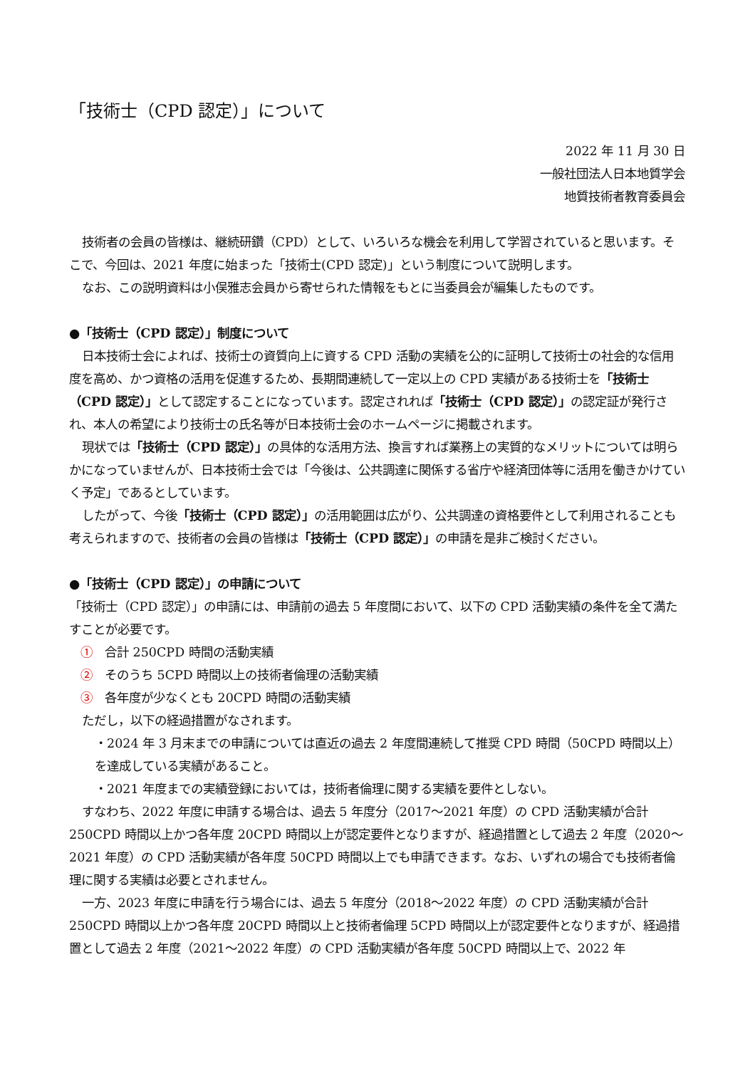「技術士（CPD 認定）」について
2022 年 11 月 30 日
一般社団法人日本地質学会
地質技術者教育委員会
技術者の会員の皆様は、継続研鑽（CPD）として、いろいろな機会を利用して学習されていると思います。そこで、今回は、2021 年度に始まった「技術士(CPD 認定)」という制度について説明します。
なお、この説明資料は小俣雅志会員から寄せられた情報をもとに当委員会が編集したものです。
●「技術士（CPD 認定）」制度について
日本技術士会によれば、技術士の資質向上に資する CPD 活動の実績を公的に証明して技術士の社会的な信用度を高め、かつ資格の活用を促進するため、長期間連続して一定以上の CPD 実績がある技術士を「技術士（CPD 認定）」として認定することになっています。認定されれば「技術士（CPD 認定）」の認定証が発行され、本人の希望により技術士の氏名等が日本技術士会のホームページに掲載されます。
現状では「技術士（CPD 認定）」の具体的な活用方法、換言すれば業務上の実質的なメリットについては明らかになっていませんが、日本技術士会では「今後は、公共調達に関係する省庁や経済団体等に活用を働きかけていく予定」であるとしています。
したがって、今後「技術士（CPD 認定）」の活用範囲は広がり、公共調達の資格要件として利用されることも考えられますので、技術者の会員の皆様は「技術士（CPD 認定）」の申請を是非ご検討ください。
●「技術士（CPD 認定）」の申請について
「技術士（CPD 認定）」の申請には、申請前の過去 5 年度間において、以下の CPD 活動実績の条件を全て満たすことが必要です。
①　合計 250CPD 時間の活動実績
②　そのうち 5CPD 時間以上の技術者倫理の活動実績
③　各年度が少なくとも 20CPD 時間の活動実績
ただし，以下の経過措置がなされます。
・2024 年 3 月末までの申請については直近の過去 2 年度間連続して推奨 CPD 時間（50CPD 時間以上）を達成している実績があること。
・2021 年度までの実績登録においては，技術者倫理に関する実績を要件としない。
すなわち、2022 年度に申請する場合は、過去 5 年度分（2017～2021 年度）の CPD 活動実績が合計 250CPD 時間以上かつ各年度 20CPD 時間以上が認定要件となりますが、経過措置として過去 2 年度（2020～2021 年度）の CPD 活動実績が各年度 50CPD 時間以上でも申請できます。なお、いずれの場合でも技術者倫理に関する実績は必要とされません。
一方、2023 年度に申請を行う場合には、過去 5 年度分（2018～2022 年度）の CPD 活動実績が合計 250CPD 時間以上かつ各年度 20CPD 時間以上と技術者倫理 5CPD 時間以上が認定要件となりますが、経過措置として過去 2 年度（2021～2022 年度）の CPD 活動実績が各年度 50CPD 時間以上で、2022 年